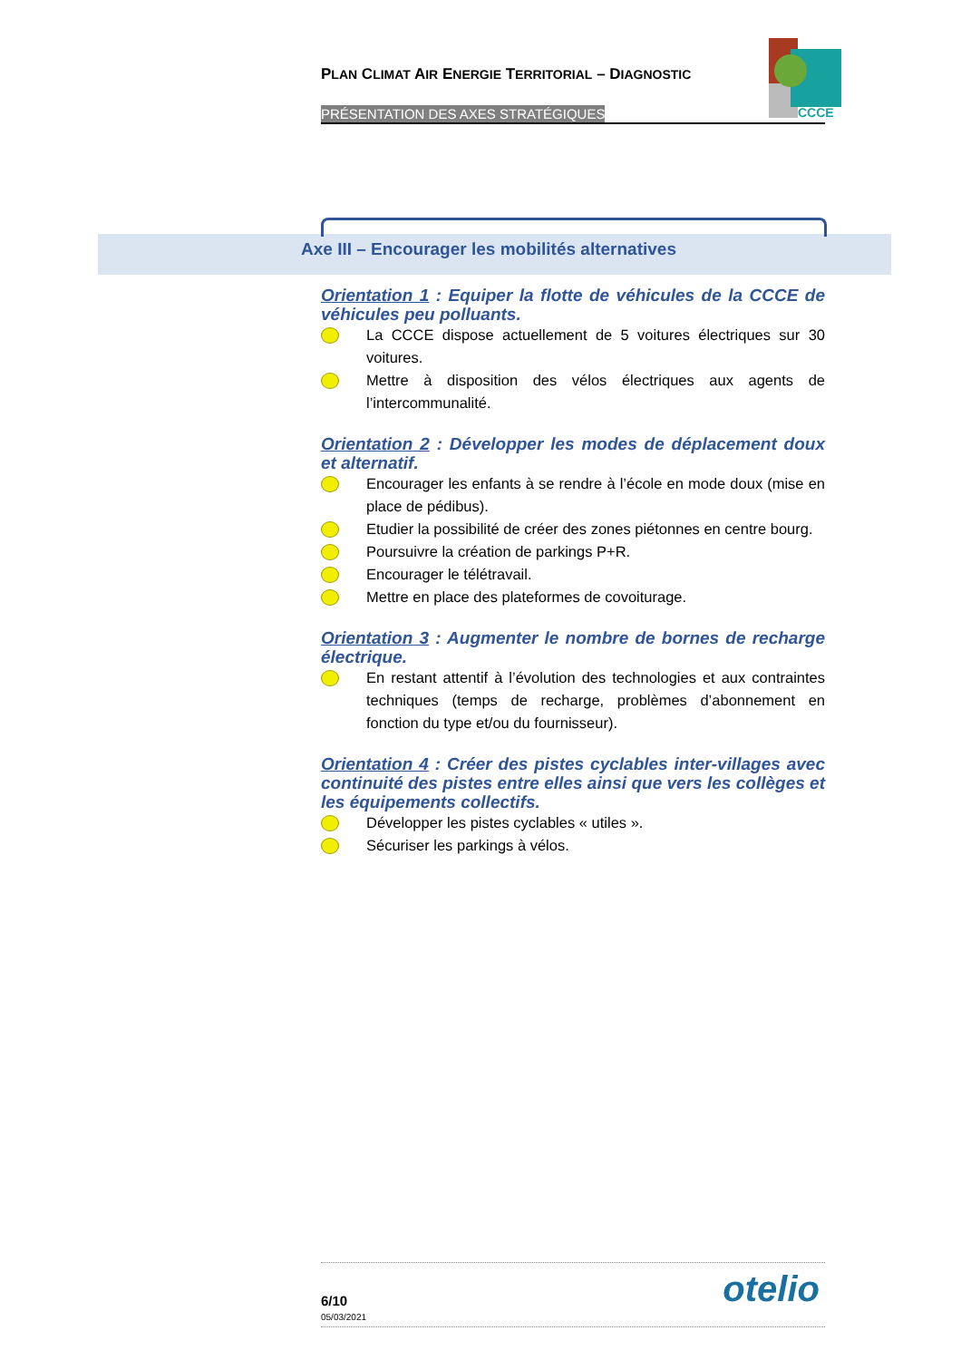PLAN CLIMAT AIR ENERGIE TERRITORIAL – DIAGNOSTIC
PRÉSENTATION DES AXES STRATÉGIQUES
CCCE
Axe III – Encourager les mobilités alternatives
Orientation 1 : Equiper la flotte de véhicules de la CCCE de véhicules peu polluants.
La CCCE dispose actuellement de 5 voitures électriques sur 30 voitures.
Mettre à disposition des vélos électriques aux agents de l’intercommunalité.
Orientation 2 : Développer les modes de déplacement doux et alternatif.
Encourager les enfants à se rendre à l’école en mode doux (mise en place de pédibus).
Etudier la possibilité de créer des zones piétonnes en centre bourg.
Poursuivre la création de parkings P+R.
Encourager le télétravail.
Mettre en place des plateformes de covoiturage.
Orientation 3 : Augmenter le nombre de bornes de recharge électrique.
En restant attentif à l’évolution des technologies et aux contraintes techniques (temps de recharge, problèmes d’abonnement en fonction du type et/ou du fournisseur).
Orientation 4 : Créer des pistes cyclables inter-villages avec continuité des pistes entre elles ainsi que vers les collèges et les équipements collectifs.
Développer les pistes cyclables « utiles ».
Sécuriser les parkings à vélos.
otelio
6/10
05/03/2021